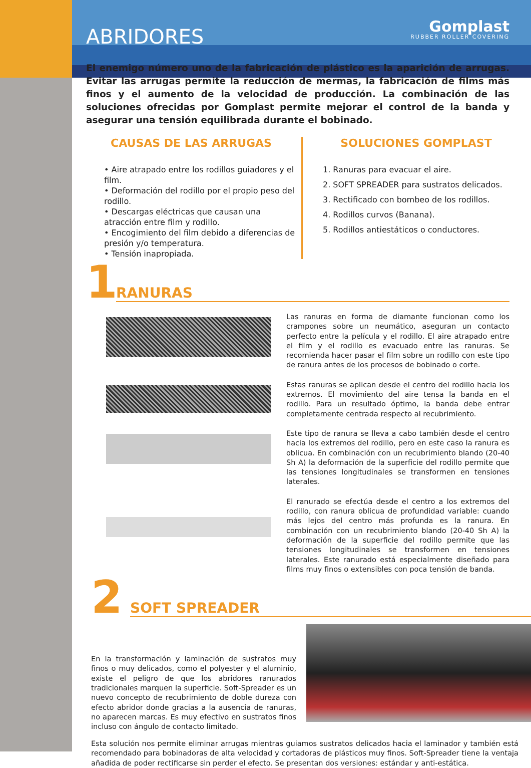ABRIDORES Gomplast
RUBBER ROLLER COVERING
El enemigo número uno de la fabricación de plástico es la aparición de arrugas. Evitar las arrugas permite la reducción de mermas, la fabricación de films más finos y el aumento de la velocidad de producción. La combinación de las soluciones ofrecidas por Gomplast permite mejorar el control de la banda y asegurar una tensión equilibrada durante el bobinado.
CAUSAS DE LAS ARRUGAS
• Aire atrapado entre los rodillos guiadores y el film.
• Deformación del rodillo por el propio peso del rodillo.
• Descargas eléctricas que causan una atracción entre film y rodillo.
• Encogimiento del film debido a diferencias de presión y/o temperatura.
• Tensión inapropiada.
SOLUCIONES GOMPLAST
1. Ranuras para evacuar el aire.
2. SOFT SPREADER para sustratos delicados.
3. Rectificado con bombeo de los rodillos.
4. Rodillos curvos (Banana).
5. Rodillos antiestáticos o conductores.
1
RANURAS
Las ranuras en forma de diamante funcionan como los crampones sobre un neumático, aseguran un contacto perfecto entre la película y el rodillo. El aire atrapado entre el film y el rodillo es evacuado entre las ranuras. Se recomienda hacer pasar el film sobre un rodillo con este tipo de ranura antes de los procesos de bobinado o corte.
Estas ranuras se aplican desde el centro del rodillo hacia los extremos. El movimiento del aire tensa la banda en el rodillo. Para un resultado óptimo, la banda debe entrar completamente centrada respecto al recubrimiento.
Este tipo de ranura se lleva a cabo también desde el centro hacia los extremos del rodillo, pero en este caso la ranura es oblicua. En combinación con un recubrimiento blando (20-40 Sh A) la deformación de la superficie del rodillo permite que las tensiones longitudinales se transformen en tensiones laterales.
El ranurado se efectúa desde el centro a los extremos del rodillo, con ranura oblicua de profundidad variable: cuando más lejos del centro más profunda es la ranura. En combinación con un recubrimiento blando (20-40 Sh A) la deformación de la superficie del rodillo permite que las tensiones longitudinales se transformen en tensiones laterales. Este ranurado está especialmente diseñado para films muy finos o extensibles con poca tensión de banda.
2
SOFT SPREADER
En la transformación y laminación de sustratos muy finos o muy delicados, como el polyester y el aluminio, existe el peligro de que los abridores ranurados tradicionales marquen la superficie. Soft-Spreader es un nuevo concepto de recubrimiento de doble dureza con efecto abridor donde gracias a la ausencia de ranuras, no aparecen marcas. Es muy efectivo en sustratos finos incluso con ángulo de contacto limitado.
Esta solución nos permite eliminar arrugas mientras guiamos sustratos delicados hacia el laminador y también está recomendado para bobinadoras de alta velocidad y cortadoras de plásticos muy finos. Soft-Spreader tiene la ventaja añadida de poder rectificarse sin perder el efecto. Se presentan dos versiones: estándar y anti-estática.